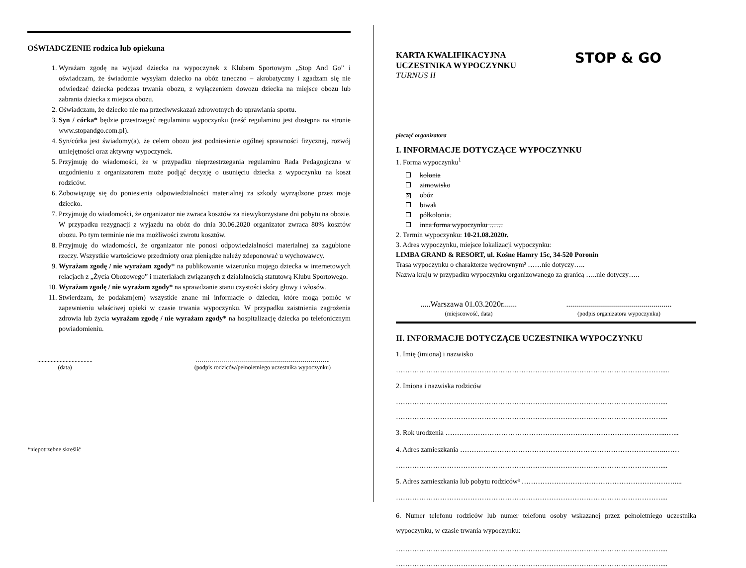OŚWIADCZENIE rodzica lub opiekuna
1. Wyrażam zgodę na wyjazd dziecka na wypoczynek z Klubem Sportowym „Stop And Go” i oświadczam, że świadomie wysyłam dziecko na obóz taneczno – akrobatyczny i zgadzam się nie odwiedzać dziecka podczas trwania obozu, z wyłączeniem dowozu dziecka na miejsce obozu lub zabrania dziecka z miejsca obozu.
2. Oświadczam, że dziecko nie ma przeciwwskazań zdrowotnych do uprawiania sportu.
3. Syn / córka* będzie przestrzegać regulaminu wypoczynku (treść regulaminu jest dostępna na stronie www.stopandgo.com.pl).
4. Syn/córka jest świadomy(a), że celem obozu jest podniesienie ogólnej sprawności fizycznej, rozwój umiejętności oraz aktywny wypoczynek.
5. Przyjmuję do wiadomości, że w przypadku nieprzestrzegania regulaminu Rada Pedagogiczna w uzgodnieniu z organizatorem może podjąć decyzję o usunięciu dziecka z wypoczynku na koszt rodziców.
6. Zobowiązuję się do poniesienia odpowiedzialności materialnej za szkody wyrządzone przez moje dziecko.
7. Przyjmuję do wiadomości, że organizator nie zwraca kosztów za niewykorzystane dni pobytu na obozie. W przypadku rezygnacji z wyjazdu na obóz do dnia 30.06.2020 organizator zwraca 80% kosztów obozu. Po tym terminie nie ma możliwości zwrotu kosztów.
8. Przyjmuję do wiadomości, że organizator nie ponosi odpowiedzialności materialnej za zagubione rzeczy. Wszystkie wartościowe przedmioty oraz pieniądze należy zdeponować u wychowawcy.
9. Wyrażam zgodę / nie wyrażam zgody* na publikowanie wizerunku mojego dziecka w internetowych relacjach z „Życia Obozowego” i materiałach związanych z działalnością statutową Klubu Sportowego.
10. Wyrażam zgodę / nie wyrażam zgody* na sprawdzanie stanu czystości skóry głowy i włosów.
11. Stwierdzam, że podałam(em) wszystkie znane mi informacje o dziecku, które mogą pomóc w zapewnieniu właściwej opieki w czasie trwania wypoczynku. W przypadku zaistnienia zagrożenia zdrowia lub życia wyrażam zgodę / nie wyrażam zgody* na hospitalizację dziecka po telefonicznym powiadomieniu.
.....................................
(data)
…………………………………………………………..
(podpis rodziców/pełnoletniego uczestnika wypoczynku)
*niepotrzebne skreślić
KARTA KWALIFIKACYJNA
UCZESTNIKA WYPOCZYNKU
TURNUS II
STOP & GO
pieczęć organizatora
I. INFORMACJE DOTYCZĄCE WYPOCZYNKU
1. Forma wypoczynku<sup>1</sup>
kolonia
zimowisko
Xobóz
biwak
półkolonia.
inna forma wypoczynku ……
2. Termin wypoczynku: 10-21.08.2020r.
3. Adres wypoczynku, miejsce lokalizacji wypoczynku:
LIMBA GRAND & RESORT, ul. Kośne Hamry 15c, 34-520 Poronin
Trasa wypoczynku o charakterze wędrownym² ……nie dotyczy…..
Nazwa kraju w przypadku wypoczynku organizowanego za granicą …..nie dotyczy…..
.....Warszawa 01.03.2020r.......
(miejscowość, data)
.....................................................
(podpis organizatora wypoczynku)
II. INFORMACJE DOTYCZĄCE UCZESTNIKA WYPOCZYNKU
1. Imię (imiona) i nazwisko
…………………………………………………………………………………………………….....
2. Imiona i nazwiska rodziców
……………………………………………………………………………………………………....
……………………………………………………………………………………………………....
3. Rok urodzenia …………………………………………………………………………………...…...
4. Adres zamieszkania ……………………………………………………………………………..……
……………………………………………………………………………………………………....
5. Adres zamieszkania lub pobytu rodziców³ …………………………………………………………....
……………………………………………………………………………………………………....
6. Numer telefonu rodziców lub numer telefonu osoby wskazanej przez pełnoletniego uczestnika wypoczynku, w czasie trwania wypoczynku:
……………………………………………………………………………………………………....
……………………………………………………………………………………………………....